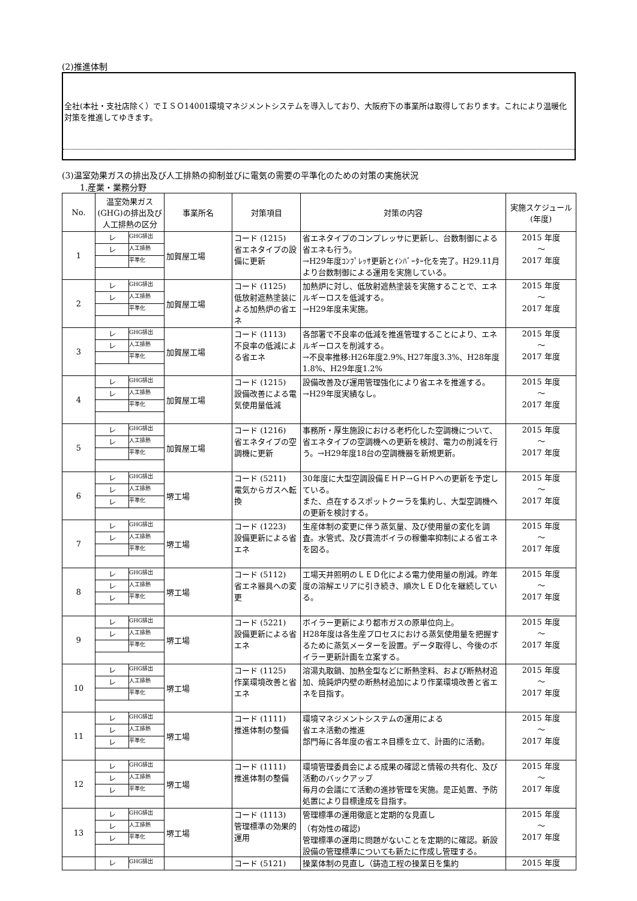(2)推進体制
全社(本社・支社店除く）でＩＳＯ14001環境マネジメントシステムを導入しており、大阪府下の事業所は取得しております。これにより温暖化対策を推進してゆきます。
(3)温室効果ガスの排出及び人工排熱の抑制並びに電気の需要の平準化のための対策の実施状況
1.産業・業務分野
| No. | 温室効果ガス(GHG)の排出及び人工排熱の区分 | 事業所名 | 対策項目 | 対策の内容 | 実施スケジュール(年度) |
| --- | --- | --- | --- | --- | --- |
| 1 | レ GHG排出 レ 人工排熱 平準化 | 加賀屋工場 | コード (1215) 省エネタイプの設備に更新 | 省エネタイプのコンプレッサに更新し、台数制御による省エネも行う。 →H29年度ｺﾝﾌﾟﾚｯｻ更新とｲﾝﾊﾞｰﾀｰ化を完了。H29.11月より台数制御による運用を実施している。 | 2015 年度 ～ 2017 年度 |
| 2 | レ GHG排出 レ 人工排熱 平準化 | 加賀屋工場 | コード (1125) 低放射遮熱塗装による加熱炉の省エネ | 加熱炉に対し、低放射遮熱塗装を実施することで、エネルギーロスを低減する。 →H29年度未実施。 | 2015 年度 ～ 2017 年度 |
| 3 | レ GHG排出 レ 人工排熱 平準化 | 加賀屋工場 | コード (1113) 不良率の低減による省エネ | 各部署で不良率の低減を推進管理することにより、エネルギーロスを削減する。 →不良率推移:H26年度2.9%､H27年度3.3%、H28年度1.8%、H29年度1.2% | 2015 年度 ～ 2017 年度 |
| 4 | レ GHG排出 レ 人工排熱 平準化 | 加賀屋工場 | コード (1215) 設備改善による電気使用量低減 | 設備改善及び運用管理強化により省エネを推進する。→H29年度実績なし。 | 2015 年度 ～ 2017 年度 |
| 5 | レ GHG排出 レ 人工排熱 平準化 | 加賀屋工場 | コード (1216) 省エネタイプの空調機に更新 | 事務所・厚生施設における老朽化した空調機について、省エネタイプの空調機への更新を検討、電力の削減を行う。→H29年度18台の空調機器を新規更新。 | 2015 年度 ～ 2017 年度 |
| 6 | レ GHG排出 レ 人工排熱 レ 平準化 | 堺工場 | コード (5211) 電気からガスへ転換 | 30年度に大型空調設備ＥＨＰ→ＧＨＰへの更新を予定している。 また、点在するスポットクーラを集約し、大型空調機への更新を検討する。 | 2015 年度 ～ 2017 年度 |
| 7 | レ GHG排出 レ 人工排熱 平準化 | 堺工場 | コード (1223) 設備更新による省エネ | 生産体制の変更に伴う蒸気量、及び使用量の変化を調査。水管式、及び貫流ボイラの稼働率抑制による省エネを図る。 | 2015 年度 ～ 2017 年度 |
| 8 | レ GHG排出 レ 人工排熱 レ 平準化 | 堺工場 | コード (5112) 省エネ器具への変更 | 工場天井照明のＬＥＤ化による電力使用量の削減。昨年度の溶解エリアに引き続き、順次ＬＥＤ化を継続している。 | 2015 年度 ～ 2017 年度 |
| 9 | レ GHG排出 レ 人工排熱 平準化 | 堺工場 | コード (5221) 設備更新による省エネ | ボイラー更新により都市ガスの原単位向上。 H28年度は各生産プロセスにおける蒸気使用量を把握するために蒸気メーターを設置。データ取得し、今後のボイラー更新計画を立案する。 | 2015 年度 ～ 2017 年度 |
| 10 | レ GHG排出 レ 人工排熱 平準化 | 堺工場 | コード (1125) 作業環境改善と省エネ | 溶湯丸取鍋、加熱金型などに断熱塗料、および断熱材追加、焼鈍炉内壁の断熱材追加により作業環境改善と省エネを目指す。 | 2015 年度 ～ 2017 年度 |
| 11 | レ GHG排出 レ 人工排熱 レ 平準化 | 堺工場 | コード (1111) 推進体制の整備 | 環境マネジメントシステムの運用による 省エネ活動の推進 部門毎に各年度の省エネ目標を立て、計画的に活動。 | 2015 年度 ～ 2017 年度 |
| 12 | レ GHG排出 レ 人工排熱 レ 平準化 | 堺工場 | コード (1111) 推進体制の整備 | 環境管理委員会による成果の確認と情報の共有化、及び活動のバックアップ 毎月の会議にて活動の進捗管理を実施。是正処置、予防処置により目標達成を目指す。 | 2015 年度 ～ 2017 年度 |
| 13 | レ GHG排出 レ 人工排熱 レ 平準化 | 堺工場 | コード (1113) 管理標準の効果的運用 | 管理標準の運用徹底と定期的な見直し （有効性の確認) 管理標準の運用に問題がないことを定期的に確認。新設設備の管理標準についても新たに作成し管理する。 | 2015 年度 ～ 2017 年度 |
| | レ GHG排出 | | コード (5121) | 操業体制の見直し（鋳造工程の操業日を集約 | 2015 年度 |